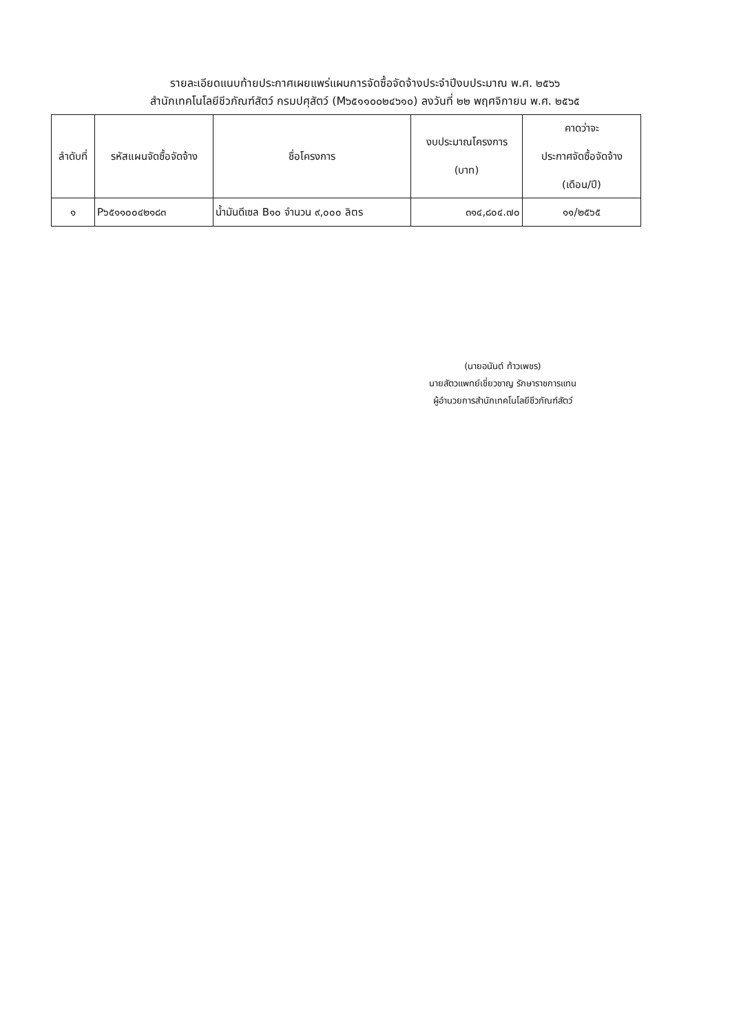รายละเอียดแนบท้ายประกาศเผยแพร่แผนการจัดซื้อจัดจ้างประจำปีงบประมาณ พ.ศ. ๒๕๖๖
สำนักเทคโนโลยีชีวภัณฑ์สัตว์ กรมปศุสัตว์ (M๖๕๑๑๐๐๒๔๖๑๐) ลงวันที่ ๒๒ พฤศจิกายน พ.ศ. ๒๕๖๕
| ลำดับที่ | รหัสแผนจัดซื้อจัดจ้าง | ชื่อโครงการ | งบประมาณโครงการ (บาท) | คาดว่าจะ ประกาศจัดซื้อจัดจ้าง (เดือน/ปี) |
| --- | --- | --- | --- | --- |
| ๑ | P๖๕๑๑๐๐๔๒๑๘๓ | น้ำมันดีเซล B๑๐ จำนวน ๙,๐๐๐ ลิตร | ๓๑๔,๘๐๔.๗๐ | ๑๑/๒๕๖๕ |
(นายอนันต์ ท้าวเพชร)
นายสัตวแพทย์เชี่ยวชาญ รักษาราชการแทน
ผู้อำนวยการสำนักเทคโนโลยีชีวภัณฑ์สัตว์